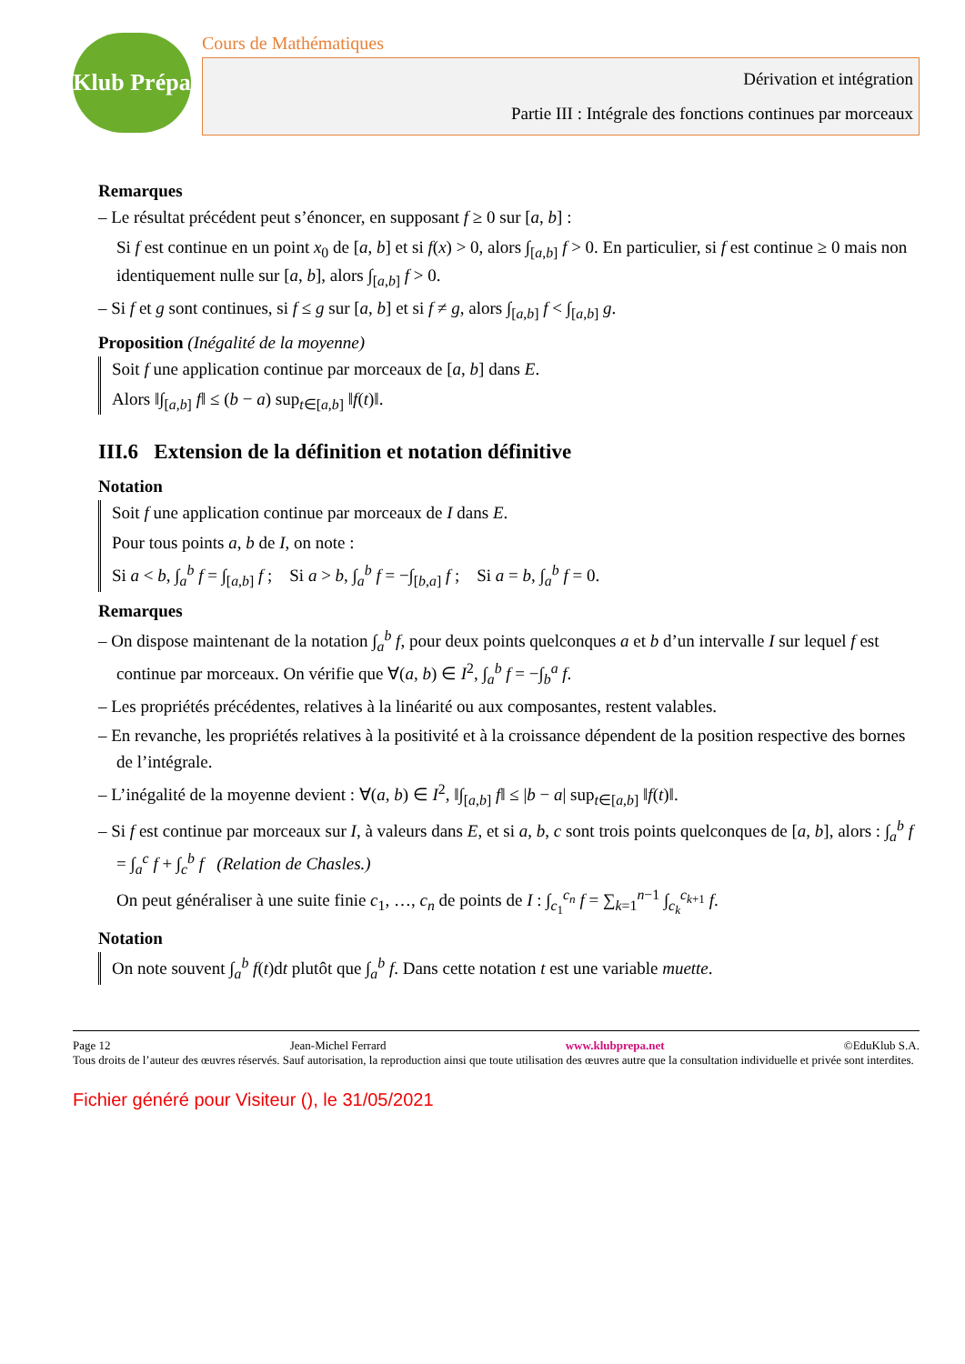Klub Prépa
Cours de Mathématiques
Dérivation et intégration
Partie III : Intégrale des fonctions continues par morceaux
Remarques
– Le résultat précédent peut s’énoncer, en supposant f ≥ 0 sur [a, b] :
Si f est continue en un point x<sub>0</sub> de [a, b] et si f(x) > 0, alors ∫<sub>[a,b]</sub> f > 0. En particulier, si f est continue ≥ 0 mais non identiquement nulle sur [a, b], alors ∫<sub>[a,b]</sub> f > 0.
– Si f et g sont continues, si f ≤ g sur [a, b] et si f ≠ g, alors ∫<sub>[a,b]</sub> f < ∫<sub>[a,b]</sub> g.
Proposition (Inégalité de la moyenne)
Soit f une application continue par morceaux de [a, b] dans E.
Alors ‖∫<sub>[a,b]</sub> f‖ ≤ (b − a) sup<sub>t∈[a,b]</sub> ‖f(t)‖.
III.6 Extension de la définition et notation définitive
Notation
Soit f une application continue par morceaux de I dans E.
Pour tous points a, b de I, on note :
Si a < b, ∫<sub>a</sub><sup>b</sup> f = ∫<sub>[a,b]</sub> f ; Si a > b, ∫<sub>a</sub><sup>b</sup> f = −∫<sub>[b,a]</sub> f ; Si a = b, ∫<sub>a</sub><sup>b</sup> f = 0.
Remarques
– On dispose maintenant de la notation ∫<sub>a</sub><sup>b</sup> f, pour deux points quelconques a et b d’un intervalle I sur lequel f est continue par morceaux. On vérifie que ∀(a, b) ∈ I<sup>2</sup>, ∫<sub>a</sub><sup>b</sup> f = −∫<sub>b</sub><sup>a</sup> f.
– Les propriétés précédentes, relatives à la linéarité ou aux composantes, restent valables.
– En revanche, les propriétés relatives à la positivité et à la croissance dépendent de la position respective des bornes de l’intégrale.
– L’inégalité de la moyenne devient : ∀(a, b) ∈ I<sup>2</sup>, ‖∫<sub>[a,b]</sub> f‖ ≤ |b − a| sup<sub>t∈[a,b]</sub> ‖f(t)‖.
– Si f est continue par morceaux sur I, à valeurs dans E, et si a, b, c sont trois points quelconques de [a, b], alors : ∫<sub>a</sub><sup>b</sup> f = ∫<sub>a</sub><sup>c</sup> f + ∫<sub>c</sub><sup>b</sup> f (Relation de Chasles.)
On peut généraliser à une suite finie c<sub>1</sub>, …, c<sub>n</sub> de points de I : ∫<sub>c<sub>1</sub></sub><sup>c<sub>n</sub></sup> f = ∑<sub>k=1</sub><sup>n−1</sup> ∫<sub>c<sub>k</sub></sub><sup>c<sub>k+1</sub></sup> f.
Notation
On note souvent ∫<sub>a</sub><sup>b</sup> f(t)dt plutôt que ∫<sub>a</sub><sup>b</sup> f. Dans cette notation t est une variable muette.
Page 12 Jean-Michel Ferrard www.klubprepa.net ©EduKlub S.A.
Tous droits de l’auteur des œuvres réservés. Sauf autorisation, la reproduction ainsi que toute utilisation des œuvres autre que la consultation individuelle et privée sont interdites.
Fichier généré pour Visiteur (), le 31/05/2021